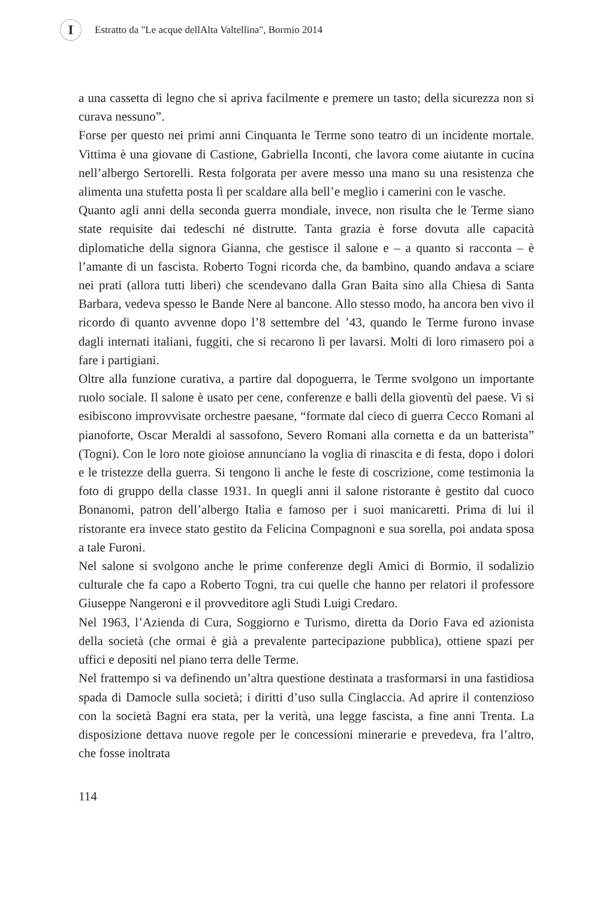I
Estratto da "Le acque dellAlta Valtellina", Bormio 2014
a una cassetta di legno che si apriva facilmente e premere un tasto; della sicurezza non si curava nessuno”.
Forse per questo nei primi anni Cinquanta le Terme sono teatro di un incidente mortale. Vittima è una giovane di Castione, Gabriella Inconti, che lavora come aiutante in cucina nell’albergo Sertorelli. Resta folgorata per avere messo una mano su una resistenza che alimenta una stufetta posta lì per scaldare alla bell’e meglio i camerini con le vasche.
Quanto agli anni della seconda guerra mondiale, invece, non risulta che le Terme siano state requisite dai tedeschi né distrutte. Tanta grazia è forse dovuta alle capacità diplomatiche della signora Gianna, che gestisce il salone e – a quanto si racconta – è l’amante di un fascista. Roberto Togni ricorda che, da bambino, quando andava a sciare nei prati (allora tutti liberi) che scendevano dalla Gran Baita sino alla Chiesa di Santa Barbara, vedeva spesso le Bande Nere al bancone. Allo stesso modo, ha ancora ben vivo il ricordo di quanto avvenne dopo l’8 settembre del ’43, quando le Terme furono invase dagli internati italiani, fuggiti, che si recarono lì per lavarsi. Molti di loro rimasero poi a fare i partigiani.
Oltre alla funzione curativa, a partire dal dopoguerra, le Terme svolgono un importante ruolo sociale. Il salone è usato per cene, conferenze e balli della gioventù del paese. Vi si esibiscono improvvisate orchestre paesane, “formate dal cieco di guerra Cecco Romani al pianoforte, Oscar Meraldi al sassofono, Severo Romani alla cornetta e da un batterista” (Togni). Con le loro note gioiose annunciano la voglia di rinascita e di festa, dopo i dolori e le tristezze della guerra. Si tengono lì anche le feste di coscrizione, come testimonia la foto di gruppo della classe 1931. In quegli anni il salone ristorante è gestito dal cuoco Bonanomi, patron dell’albergo Italia e famoso per i suoi manicaretti. Prima di lui il ristorante era invece stato gestito da Felicina Compagnoni e sua sorella, poi andata sposa a tale Furoni.
Nel salone si svolgono anche le prime conferenze degli Amici di Bormio, il sodalizio culturale che fa capo a Roberto Togni, tra cui quelle che hanno per relatori il professore Giuseppe Nangeroni e il provveditore agli Studi Luigi Credaro.
Nel 1963, l’Azienda di Cura, Soggiorno e Turismo, diretta da Dorio Fava ed azionista della società (che ormai è già a prevalente partecipazione pubblica), ottiene spazi per uffici e depositi nel piano terra delle Terme.
Nel frattempo si va definendo un’altra questione destinata a trasformarsi in una fastidiosa spada di Damocle sulla società; i diritti d’uso sulla Cinglaccia. Ad aprire il contenzioso con la società Bagni era stata, per la verità, una legge fascista, a fine anni Trenta. La disposizione dettava nuove regole per le concessioni minerarie e prevedeva, fra l’altro, che fosse inoltrata
114